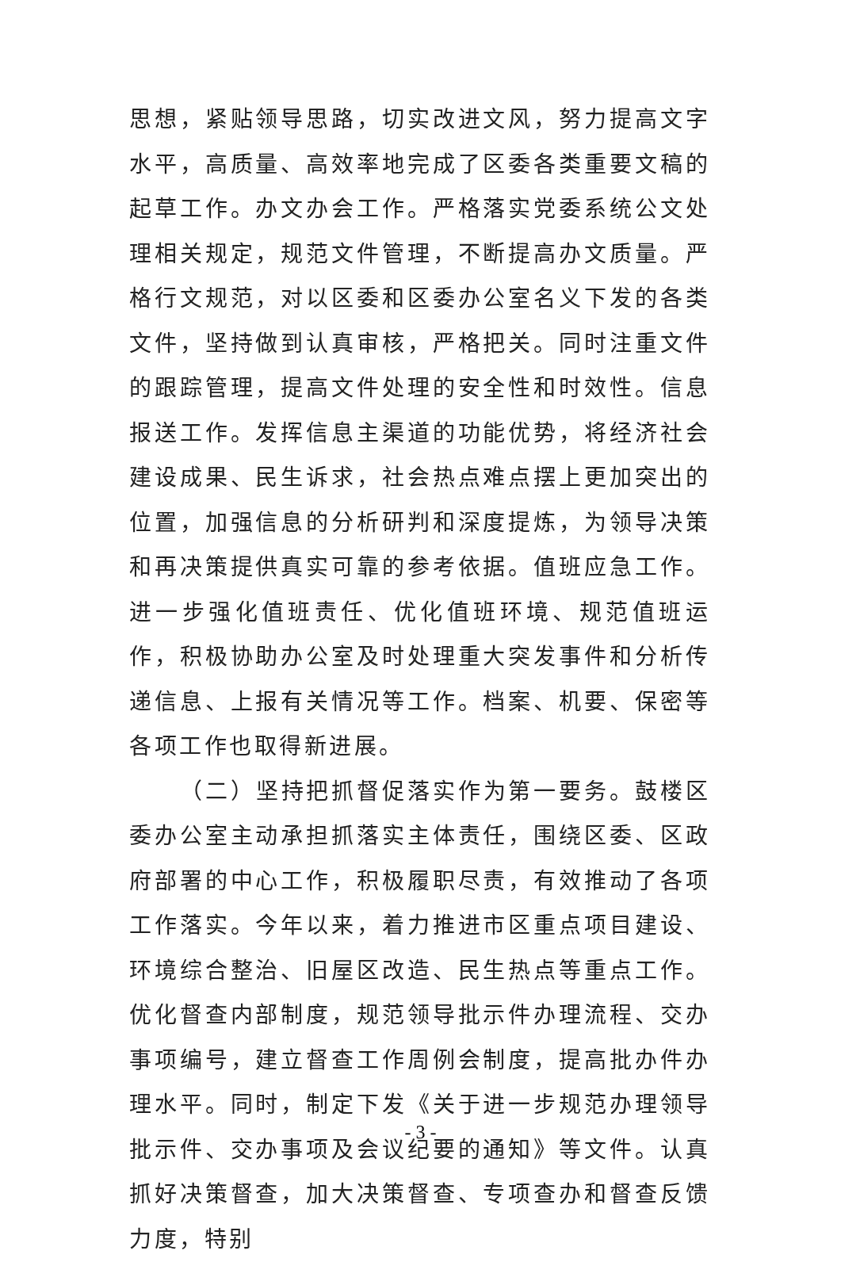思想，紧贴领导思路，切实改进文风，努力提高文字水平，高质量、高效率地完成了区委各类重要文稿的起草工作。办文办会工作。严格落实党委系统公文处理相关规定，规范文件管理，不断提高办文质量。严格行文规范，对以区委和区委办公室名义下发的各类文件，坚持做到认真审核，严格把关。同时注重文件的跟踪管理，提高文件处理的安全性和时效性。信息报送工作。发挥信息主渠道的功能优势，将经济社会建设成果、民生诉求，社会热点难点摆上更加突出的位置，加强信息的分析研判和深度提炼，为领导决策和再决策提供真实可靠的参考依据。值班应急工作。进一步强化值班责任、优化值班环境、规范值班运作，积极协助办公室及时处理重大突发事件和分析传递信息、上报有关情况等工作。档案、机要、保密等各项工作也取得新进展。
（二）坚持把抓督促落实作为第一要务。鼓楼区委办公室主动承担抓落实主体责任，围绕区委、区政府部署的中心工作，积极履职尽责，有效推动了各项工作落实。今年以来，着力推进市区重点项目建设、环境综合整治、旧屋区改造、民生热点等重点工作。优化督查内部制度，规范领导批示件办理流程、交办事项编号，建立督查工作周例会制度，提高批办件办理水平。同时，制定下发《关于进一步规范办理领导批示件、交办事项及会议纪要的通知》等文件。认真抓好决策督查，加大决策督查、专项查办和督查反馈力度，特别
- 3 -